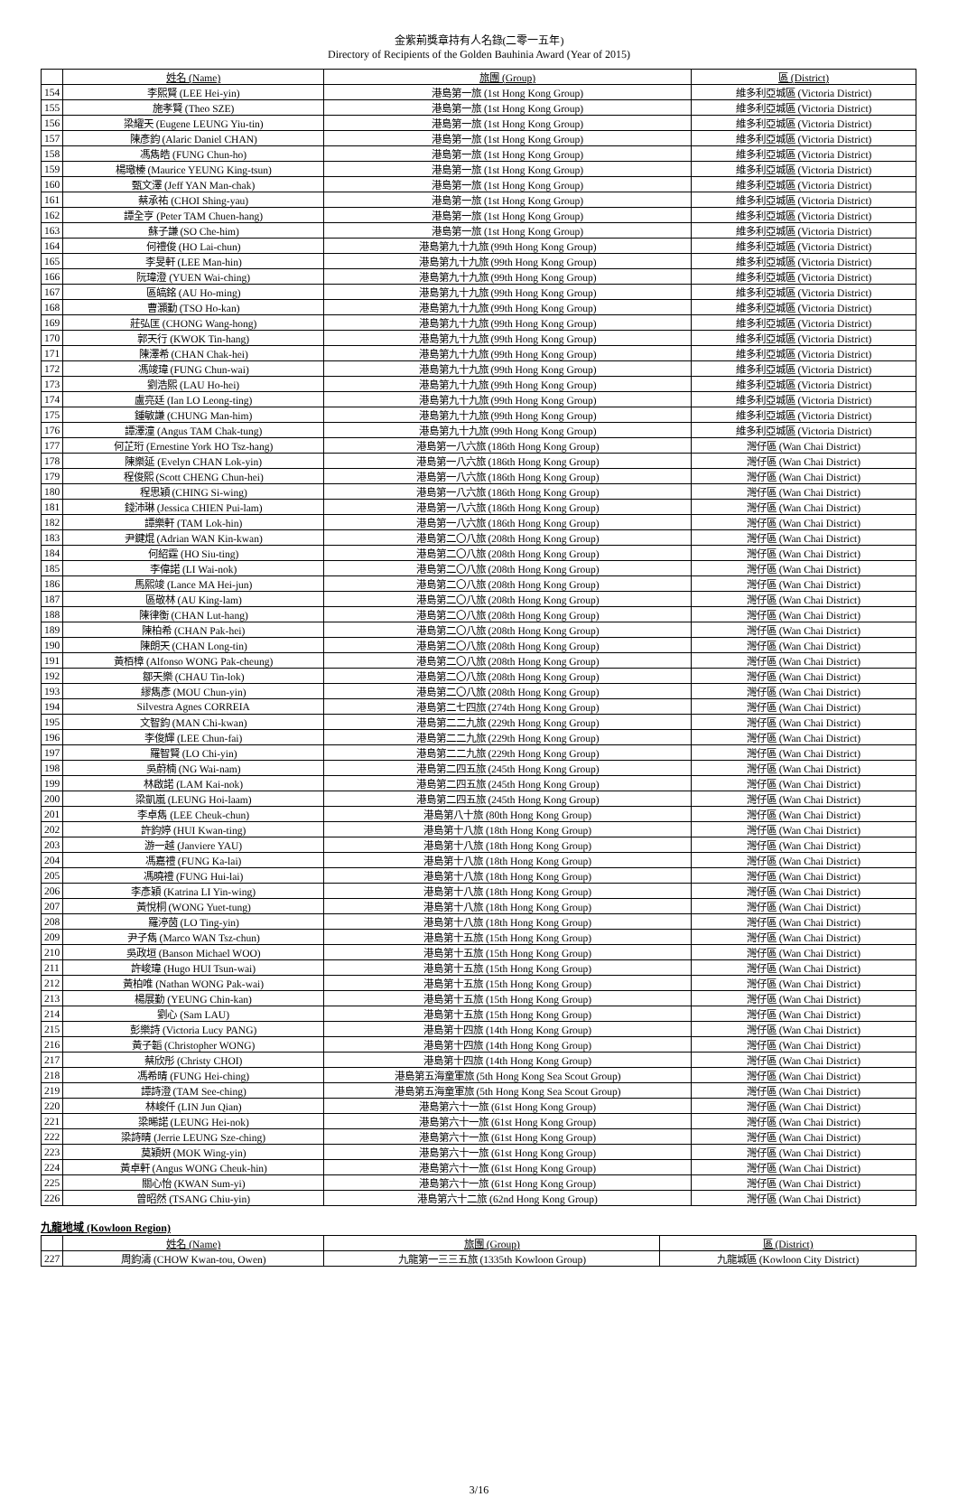金紫荊獎章持有人名錄(二零一五年)
Directory of Recipients of the Golden Bauhinia Award (Year of 2015)
| | 姓名 (Name) | 旅團 (Group) | 區 (District) |
| --- | --- | --- | --- |
| 154 | 李熙賢 (LEE Hei-yin) | 港島第一旅 (1st Hong Kong Group) | 維多利亞城區 (Victoria District) |
| 155 | 施孝賢 (Theo SZE) | 港島第一旅 (1st Hong Kong Group) | 維多利亞城區 (Victoria District) |
| 156 | 梁耀天 (Eugene LEUNG Yiu-tin) | 港島第一旅 (1st Hong Kong Group) | 維多利亞城區 (Victoria District) |
| 157 | 陳彥鈞 (Alaric Daniel CHAN) | 港島第一旅 (1st Hong Kong Group) | 維多利亞城區 (Victoria District) |
| 158 | 馮雋皓 (FUNG Chun-ho) | 港島第一旅 (1st Hong Kong Group) | 維多利亞城區 (Victoria District) |
| 159 | 楊璥榛 (Maurice YEUNG King-tsun) | 港島第一旅 (1st Hong Kong Group) | 維多利亞城區 (Victoria District) |
| 160 | 甄文澤 (Jeff YAN Man-chak) | 港島第一旅 (1st Hong Kong Group) | 維多利亞城區 (Victoria District) |
| 161 | 蔡承祐 (CHOI Shing-yau) | 港島第一旅 (1st Hong Kong Group) | 維多利亞城區 (Victoria District) |
| 162 | 譚全亨 (Peter TAM Chuen-hang) | 港島第一旅 (1st Hong Kong Group) | 維多利亞城區 (Victoria District) |
| 163 | 蘇子謙 (SO Che-him) | 港島第一旅 (1st Hong Kong Group) | 維多利亞城區 (Victoria District) |
| 164 | 何禮俊 (HO Lai-chun) | 港島第九十九旅 (99th Hong Kong Group) | 維多利亞城區 (Victoria District) |
| 165 | 李旻軒 (LEE Man-hin) | 港島第九十九旅 (99th Hong Kong Group) | 維多利亞城區 (Victoria District) |
| 166 | 阮瑋澄 (YUEN Wai-ching) | 港島第九十九旅 (99th Hong Kong Group) | 維多利亞城區 (Victoria District) |
| 167 | 區皜銘 (AU Ho-ming) | 港島第九十九旅 (99th Hong Kong Group) | 維多利亞城區 (Victoria District) |
| 168 | 曹灝勤 (TSO Ho-kan) | 港島第九十九旅 (99th Hong Kong Group) | 維多利亞城區 (Victoria District) |
| 169 | 莊弘匡 (CHONG Wang-hong) | 港島第九十九旅 (99th Hong Kong Group) | 維多利亞城區 (Victoria District) |
| 170 | 郭天行 (KWOK Tin-hang) | 港島第九十九旅 (99th Hong Kong Group) | 維多利亞城區 (Victoria District) |
| 171 | 陳澤希 (CHAN Chak-hei) | 港島第九十九旅 (99th Hong Kong Group) | 維多利亞城區 (Victoria District) |
| 172 | 馮竣瑋 (FUNG Chun-wai) | 港島第九十九旅 (99th Hong Kong Group) | 維多利亞城區 (Victoria District) |
| 173 | 劉浩熙 (LAU Ho-hei) | 港島第九十九旅 (99th Hong Kong Group) | 維多利亞城區 (Victoria District) |
| 174 | 盧亮廷 (Ian LO Leong-ting) | 港島第九十九旅 (99th Hong Kong Group) | 維多利亞城區 (Victoria District) |
| 175 | 鍾敏謙 (CHUNG Man-him) | 港島第九十九旅 (99th Hong Kong Group) | 維多利亞城區 (Victoria District) |
| 176 | 譚澤潼 (Angus TAM Chak-tung) | 港島第九十九旅 (99th Hong Kong Group) | 維多利亞城區 (Victoria District) |
| 177 | 何芷珩 (Ernestine York HO Tsz-hang) | 港島第一八六旅 (186th Hong Kong Group) | 灣仔區 (Wan Chai District) |
| 178 | 陳樂延 (Evelyn CHAN Lok-yin) | 港島第一八六旅 (186th Hong Kong Group) | 灣仔區 (Wan Chai District) |
| 179 | 程俊熙 (Scott CHENG Chun-hei) | 港島第一八六旅 (186th Hong Kong Group) | 灣仔區 (Wan Chai District) |
| 180 | 程思穎 (CHING Si-wing) | 港島第一八六旅 (186th Hong Kong Group) | 灣仔區 (Wan Chai District) |
| 181 | 錢沛琳 (Jessica CHIEN Pui-lam) | 港島第一八六旅 (186th Hong Kong Group) | 灣仔區 (Wan Chai District) |
| 182 | 譚樂軒 (TAM Lok-hin) | 港島第一八六旅 (186th Hong Kong Group) | 灣仔區 (Wan Chai District) |
| 183 | 尹鍵焜 (Adrian WAN Kin-kwan) | 港島第二〇八旅 (208th Hong Kong Group) | 灣仔區 (Wan Chai District) |
| 184 | 何紹霆 (HO Siu-ting) | 港島第二〇八旅 (208th Hong Kong Group) | 灣仔區 (Wan Chai District) |
| 185 | 李偉諾 (LI Wai-nok) | 港島第二〇八旅 (208th Hong Kong Group) | 灣仔區 (Wan Chai District) |
| 186 | 馬熙竣 (Lance MA Hei-jun) | 港島第二〇八旅 (208th Hong Kong Group) | 灣仔區 (Wan Chai District) |
| 187 | 區敬林 (AU King-lam) | 港島第二〇八旅 (208th Hong Kong Group) | 灣仔區 (Wan Chai District) |
| 188 | 陳律衡 (CHAN Lut-hang) | 港島第二〇八旅 (208th Hong Kong Group) | 灣仔區 (Wan Chai District) |
| 189 | 陳柏希 (CHAN Pak-hei) | 港島第二〇八旅 (208th Hong Kong Group) | 灣仔區 (Wan Chai District) |
| 190 | 陳朗天 (CHAN Long-tin) | 港島第二〇八旅 (208th Hong Kong Group) | 灣仔區 (Wan Chai District) |
| 191 | 黃栢樟 (Alfonso WONG Pak-cheung) | 港島第二〇八旅 (208th Hong Kong Group) | 灣仔區 (Wan Chai District) |
| 192 | 鄒天樂 (CHAU Tin-lok) | 港島第二〇八旅 (208th Hong Kong Group) | 灣仔區 (Wan Chai District) |
| 193 | 繆雋彥 (MOU Chun-yin) | 港島第二〇八旅 (208th Hong Kong Group) | 灣仔區 (Wan Chai District) |
| 194 | Silvestra Agnes CORREIA | 港島第二七四旅 (274th Hong Kong Group) | 灣仔區 (Wan Chai District) |
| 195 | 文智鈞 (MAN Chi-kwan) | 港島第二二九旅 (229th Hong Kong Group) | 灣仔區 (Wan Chai District) |
| 196 | 李俊輝 (LEE Chun-fai) | 港島第二二九旅 (229th Hong Kong Group) | 灣仔區 (Wan Chai District) |
| 197 | 羅智賢 (LO Chi-yin) | 港島第二二九旅 (229th Hong Kong Group) | 灣仔區 (Wan Chai District) |
| 198 | 吳蔚楠 (NG Wai-nam) | 港島第二四五旅 (245th Hong Kong Group) | 灣仔區 (Wan Chai District) |
| 199 | 林啟諾 (LAM Kai-nok) | 港島第二四五旅 (245th Hong Kong Group) | 灣仔區 (Wan Chai District) |
| 200 | 梁凱嵐 (LEUNG Hoi-laam) | 港島第二四五旅 (245th Hong Kong Group) | 灣仔區 (Wan Chai District) |
| 201 | 李卓雋 (LEE Cheuk-chun) | 港島第八十旅 (80th Hong Kong Group) | 灣仔區 (Wan Chai District) |
| 202 | 許鈞婷 (HUI Kwan-ting) | 港島第十八旅 (18th Hong Kong Group) | 灣仔區 (Wan Chai District) |
| 203 | 游一越 (Janviere YAU) | 港島第十八旅 (18th Hong Kong Group) | 灣仔區 (Wan Chai District) |
| 204 | 馮嘉禮 (FUNG Ka-lai) | 港島第十八旅 (18th Hong Kong Group) | 灣仔區 (Wan Chai District) |
| 205 | 馮曉禮 (FUNG Hui-lai) | 港島第十八旅 (18th Hong Kong Group) | 灣仔區 (Wan Chai District) |
| 206 | 李彥穎 (Katrina LI Yin-wing) | 港島第十八旅 (18th Hong Kong Group) | 灣仔區 (Wan Chai District) |
| 207 | 黃悅桐 (WONG Yuet-tung) | 港島第十八旅 (18th Hong Kong Group) | 灣仔區 (Wan Chai District) |
| 208 | 羅渟茵 (LO Ting-yin) | 港島第十八旅 (18th Hong Kong Group) | 灣仔區 (Wan Chai District) |
| 209 | 尹子雋 (Marco WAN Tsz-chun) | 港島第十五旅 (15th Hong Kong Group) | 灣仔區 (Wan Chai District) |
| 210 | 吳政垣 (Banson Michael WOO) | 港島第十五旅 (15th Hong Kong Group) | 灣仔區 (Wan Chai District) |
| 211 | 許峻瑋 (Hugo HUI Tsun-wai) | 港島第十五旅 (15th Hong Kong Group) | 灣仔區 (Wan Chai District) |
| 212 | 黃柏唯 (Nathan WONG Pak-wai) | 港島第十五旅 (15th Hong Kong Group) | 灣仔區 (Wan Chai District) |
| 213 | 楊展勤 (YEUNG Chin-kan) | 港島第十五旅 (15th Hong Kong Group) | 灣仔區 (Wan Chai District) |
| 214 | 劉心 (Sam LAU) | 港島第十五旅 (15th Hong Kong Group) | 灣仔區 (Wan Chai District) |
| 215 | 彭樂詩 (Victoria Lucy PANG) | 港島第十四旅 (14th Hong Kong Group) | 灣仔區 (Wan Chai District) |
| 216 | 黃子韜 (Christopher WONG) | 港島第十四旅 (14th Hong Kong Group) | 灣仔區 (Wan Chai District) |
| 217 | 蔡欣彤 (Christy CHOI) | 港島第十四旅 (14th Hong Kong Group) | 灣仔區 (Wan Chai District) |
| 218 | 馮希晴 (FUNG Hei-ching) | 港島第五海童軍旅 (5th Hong Kong Sea Scout Group) | 灣仔區 (Wan Chai District) |
| 219 | 譚詩澄 (TAM See-ching) | 港島第五海童軍旅 (5th Hong Kong Sea Scout Group) | 灣仔區 (Wan Chai District) |
| 220 | 林峻仟 (LIN Jun Qian) | 港島第六十一旅 (61st Hong Kong Group) | 灣仔區 (Wan Chai District) |
| 221 | 梁晞諾 (LEUNG Hei-nok) | 港島第六十一旅 (61st Hong Kong Group) | 灣仔區 (Wan Chai District) |
| 222 | 梁詩晴 (Jerrie LEUNG Sze-ching) | 港島第六十一旅 (61st Hong Kong Group) | 灣仔區 (Wan Chai District) |
| 223 | 莫穎妍 (MOK Wing-yin) | 港島第六十一旅 (61st Hong Kong Group) | 灣仔區 (Wan Chai District) |
| 224 | 黃卓軒 (Angus WONG Cheuk-hin) | 港島第六十一旅 (61st Hong Kong Group) | 灣仔區 (Wan Chai District) |
| 225 | 關心怡 (KWAN Sum-yi) | 港島第六十一旅 (61st Hong Kong Group) | 灣仔區 (Wan Chai District) |
| 226 | 曾昭然 (TSANG Chiu-yin) | 港島第六十二旅 (62nd Hong Kong Group) | 灣仔區 (Wan Chai District) |
九龍地域 (Kowloon Region)
| | 姓名 (Name) | 旅團 (Group) | 區 (District) |
| --- | --- | --- | --- |
| 227 | 周鈞濤 (CHOW Kwan-tou, Owen) | 九龍第一三三五旅 (1335th Kowloon Group) | 九龍城區 (Kowloon City District) |
3/16